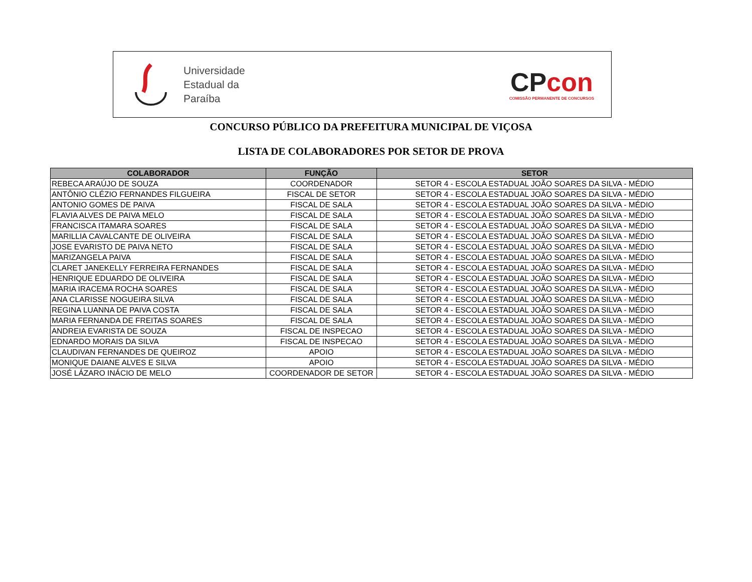Universidade
Estadual da
Paraíba
CPcon
COMISSÃO PERMANENTE DE CONCURSOS
CONCURSO PÚBLICO DA PREFEITURA MUNICIPAL DE VIÇOSA
LISTA DE COLABORADORES POR SETOR DE PROVA
| COLABORADOR | FUNÇÃO | SETOR |
| --- | --- | --- |
| REBECA ARAÚJO DE SOUZA | COORDENADOR | SETOR 4 - ESCOLA ESTADUAL JOÃO SOARES DA SILVA - MÉDIO |
| ANTÔNIO CLÉZIO FERNANDES FILGUEIRA | FISCAL DE SETOR | SETOR 4 - ESCOLA ESTADUAL JOÃO SOARES DA SILVA - MÉDIO |
| ANTONIO GOMES DE PAIVA | FISCAL DE SALA | SETOR 4 - ESCOLA ESTADUAL JOÃO SOARES DA SILVA - MÉDIO |
| FLAVIA ALVES DE PAIVA MELO | FISCAL DE SALA | SETOR 4 - ESCOLA ESTADUAL JOÃO SOARES DA SILVA - MÉDIO |
| FRANCISCA ITAMARA SOARES | FISCAL DE SALA | SETOR 4 - ESCOLA ESTADUAL JOÃO SOARES DA SILVA - MÉDIO |
| MARILLIA CAVALCANTE DE OLIVEIRA | FISCAL DE SALA | SETOR 4 - ESCOLA ESTADUAL JOÃO SOARES DA SILVA - MÉDIO |
| JOSE EVARISTO DE PAIVA NETO | FISCAL DE SALA | SETOR 4 - ESCOLA ESTADUAL JOÃO SOARES DA SILVA - MÉDIO |
| MARIZANGELA PAIVA | FISCAL DE SALA | SETOR 4 - ESCOLA ESTADUAL JOÃO SOARES DA SILVA - MÉDIO |
| CLARET JANEKELLY FERREIRA FERNANDES | FISCAL DE SALA | SETOR 4 - ESCOLA ESTADUAL JOÃO SOARES DA SILVA - MÉDIO |
| HENRIQUE EDUARDO DE OLIVEIRA | FISCAL DE SALA | SETOR 4 - ESCOLA ESTADUAL JOÃO SOARES DA SILVA - MÉDIO |
| MARIA IRACEMA ROCHA SOARES | FISCAL DE SALA | SETOR 4 - ESCOLA ESTADUAL JOÃO SOARES DA SILVA - MÉDIO |
| ANA CLARISSE NOGUEIRA SILVA | FISCAL DE SALA | SETOR 4 - ESCOLA ESTADUAL JOÃO SOARES DA SILVA - MÉDIO |
| REGINA LUANNA DE PAIVA COSTA | FISCAL DE SALA | SETOR 4 - ESCOLA ESTADUAL JOÃO SOARES DA SILVA - MÉDIO |
| MARIA FERNANDA DE FREITAS SOARES | FISCAL DE SALA | SETOR 4 - ESCOLA ESTADUAL JOÃO SOARES DA SILVA - MÉDIO |
| ANDREIA EVARISTA DE SOUZA | FISCAL DE INSPECAO | SETOR 4 - ESCOLA ESTADUAL JOÃO SOARES DA SILVA - MÉDIO |
| EDNARDO MORAIS DA SILVA | FISCAL DE INSPECAO | SETOR 4 - ESCOLA ESTADUAL JOÃO SOARES DA SILVA - MÉDIO |
| CLAUDIVAN FERNANDES DE QUEIROZ | APOIO | SETOR 4 - ESCOLA ESTADUAL JOÃO SOARES DA SILVA - MÉDIO |
| MONIQUE DAIANE ALVES E SILVA | APOIO | SETOR 4 - ESCOLA ESTADUAL JOÃO SOARES DA SILVA - MÉDIO |
| JOSÉ LÁZARO INÁCIO DE MELO | COORDENADOR DE SETOR | SETOR 4 - ESCOLA ESTADUAL JOÃO SOARES DA SILVA - MÉDIO |